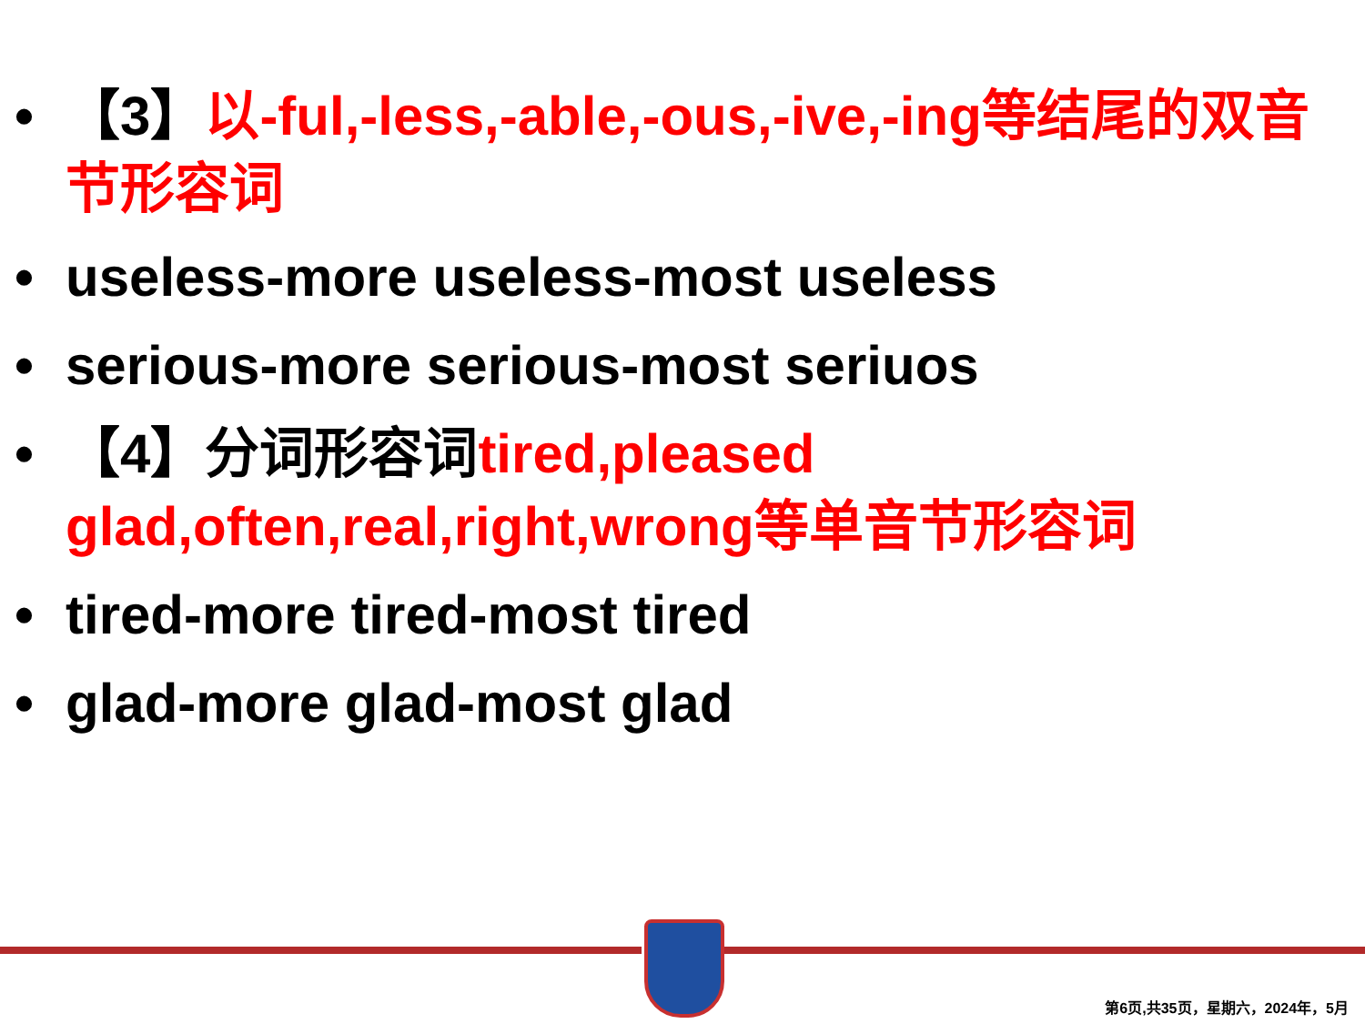• 【3】以-ful,-less,-able,-ous,-ive,-ing等结尾的双音节形容词
• useless-more useless-most useless
• serious-more serious-most seriuos
• 【4】分词形容词tired,pleased glad,often,real,right,wrong等单音节形容词
• tired-more tired-most tired
• glad-more glad-most glad
第6页,共35页，星期六，2024年，5月